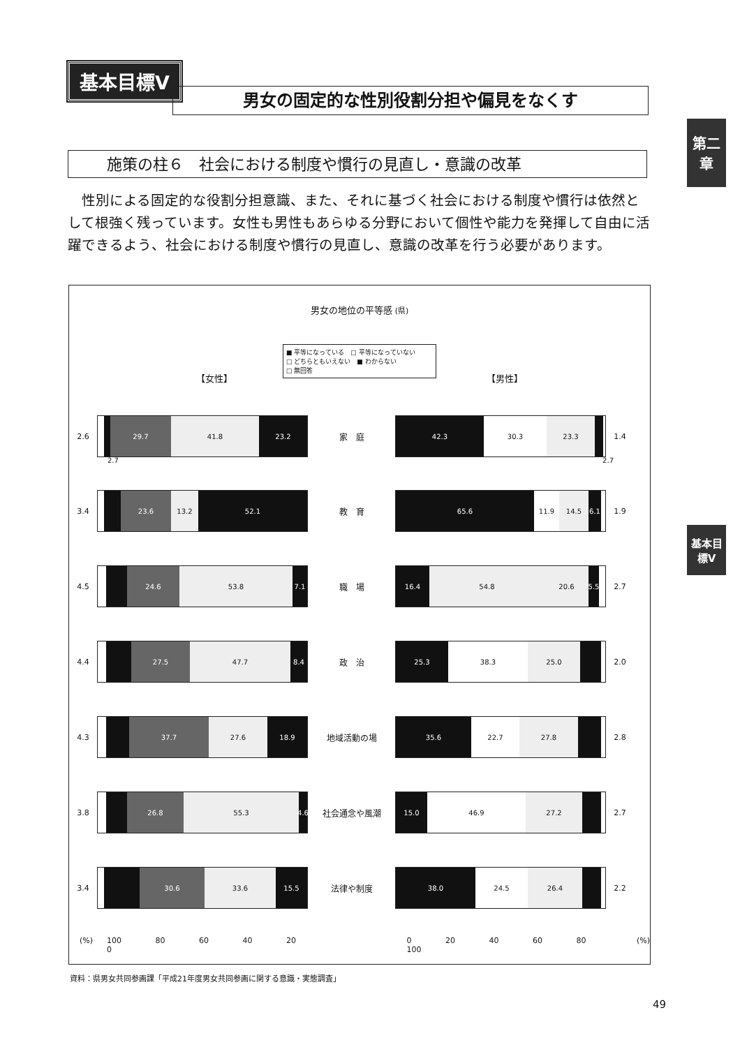基本目標Ⅴ
男女の固定的な性別役割分担や偏見をなくす
第二章
基本目標Ⅴ
施策の柱６　社会における制度や慣行の見直し・意識の改革
　性別による固定的な役割分担意識、また、それに基づく社会における制度や慣行は依然として根強く残っています。女性も男性もあらゆる分野において個性や能力を発揮して自由に活躍できるよう、社会における制度や慣行の見直し、意識の改革を行う必要があります。
男女の地位の平等感 (県)
■ 平等になっている　□ 平等になっていない
□ どちらともいえない　■ わからない
□ 無回答
【女性】 【男性】
2.6
29.7 41.8 23.2
家　庭
42.3 30.3 23.3
1.4
2.7 2.7
3.4
23.6 13.2 52.1
教　育
65.6 11.9 14.5 6.1
1.9
4.5
24.6 53.8 7.1
職　場
16.4 54.8 20.6 5.5
2.7
4.4
27.5 47.7 8.4
政　治
25.3 38.3 25.0
2.0
4.3
37.7 27.6 18.9
地域活動の場
35.6 22.7 27.8
2.8
3.8
26.8 55.3 4.6
社会通念や風潮
15.0 46.9 27.2
2.7
3.4
30.6 33.6 15.5
法律や制度
38.0 24.5 26.4
2.2
(%) 100 80 60 40 20 0 0 20 40 60 80 100 (%)
資料：県男女共同参画課「平成21年度男女共同参画に関する意識・実態調査」
49